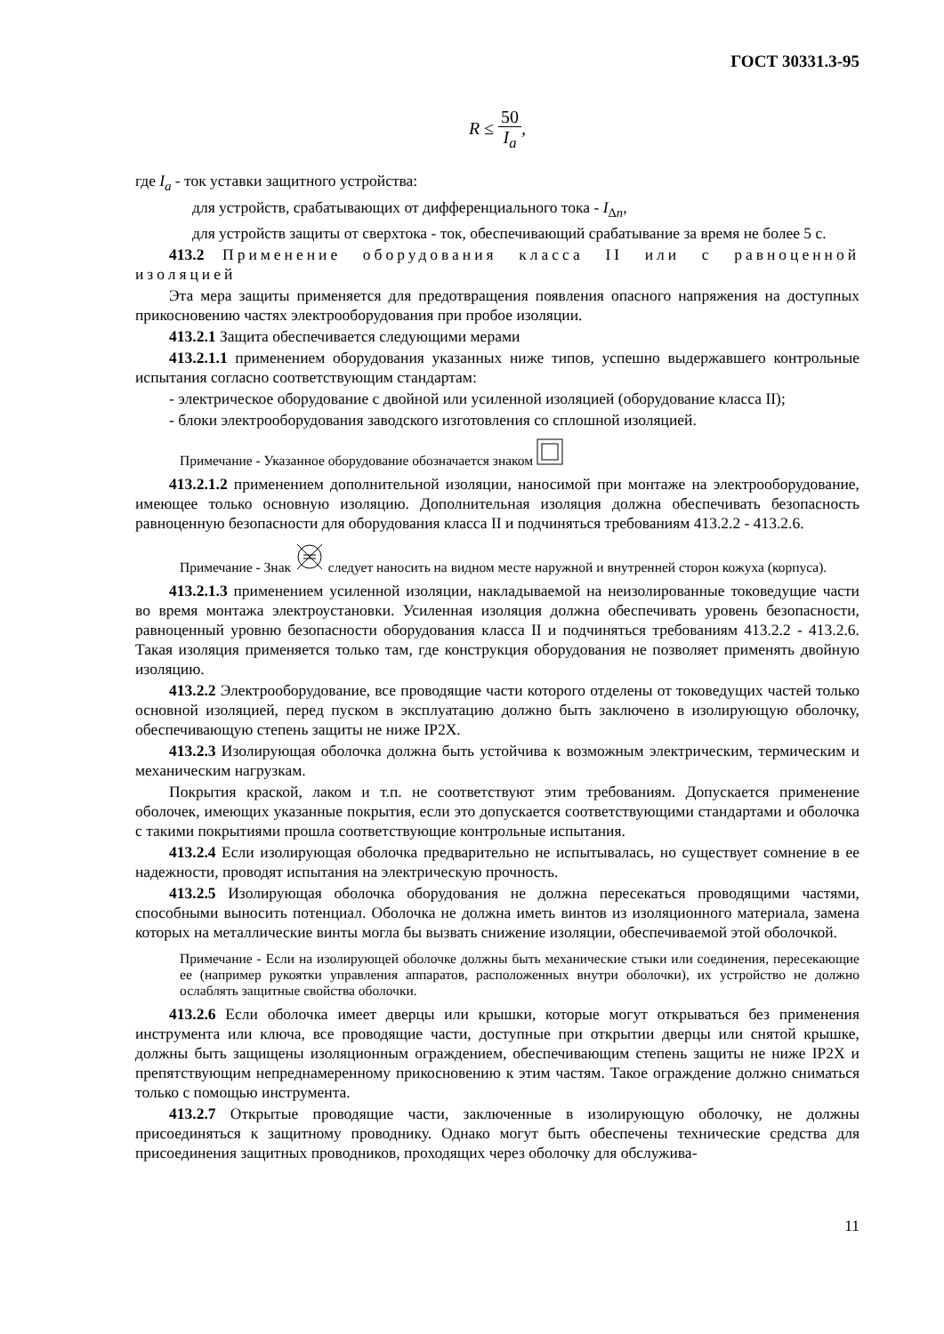ГОСТ 30331.3-95
R ≤ 50 I<sub>a</sub>,
где I<sub>a</sub> - ток уставки защитного устройства:
для устройств, срабатывающих от дифференциального тока - I<sub>Δn</sub>,
для устройств защиты от сверхтока - ток, обеспечивающий срабатывание за время не более 5 с.
413.2 Применение оборудования класса II или с равноценной изоляцией
Эта мера защиты применяется для предотвращения появления опасного напряжения на доступных прикосновению частях электрооборудования при пробое изоляции.
413.2.1 Защита обеспечивается следующими мерами
413.2.1.1 применением оборудования указанных ниже типов, успешно выдержавшего контрольные испытания согласно соответствующим стандартам:
- электрическое оборудование с двойной или усиленной изоляцией (оборудование класса II);
- блоки электрооборудования заводского изготовления со сплошной изоляцией.
Примечание - Указанное оборудование обозначается знаком
413.2.1.2 применением дополнительной изоляции, наносимой при монтаже на электрооборудование, имеющее только основную изоляцию. Дополнительная изоляция должна обеспечивать безопасность равноценную безопасности для оборудования класса II и подчиняться требованиям 413.2.2 - 413.2.6.
Примечание - Знак следует наносить на видном месте наружной и внутренней сторон кожуха (корпуса).
413.2.1.3 применением усиленной изоляции, накладываемой на неизолированные токоведущие части во время монтажа электроустановки. Усиленная изоляция должна обеспечивать уровень безопасности, равноценный уровню безопасности оборудования класса II и подчиняться требованиям 413.2.2 - 413.2.6. Такая изоляция применяется только там, где конструкция оборудования не позволяет применять двойную изоляцию.
413.2.2 Электрооборудование, все проводящие части которого отделены от токоведущих частей только основной изоляцией, перед пуском в эксплуатацию должно быть заключено в изолирующую оболочку, обеспечивающую степень защиты не ниже IP2X.
413.2.3 Изолирующая оболочка должна быть устойчива к возможным электрическим, термическим и механическим нагрузкам.
Покрытия краской, лаком и т.п. не соответствуют этим требованиям. Допускается применение оболочек, имеющих указанные покрытия, если это допускается соответствующими стандартами и оболочка с такими покрытиями прошла соответствующие контрольные испытания.
413.2.4 Если изолирующая оболочка предварительно не испытывалась, но существует сомнение в ее надежности, проводят испытания на электрическую прочность.
413.2.5 Изолирующая оболочка оборудования не должна пересекаться проводящими частями, способными выносить потенциал. Оболочка не должна иметь винтов из изоляционного материала, замена которых на металлические винты могла бы вызвать снижение изоляции, обеспечиваемой этой оболочкой.
Примечание - Если на изолирующей оболочке должны быть механические стыки или соединения, пересекающие ее (например рукоятки управления аппаратов, расположенных внутри оболочки), их устройство не должно ослаблять защитные свойства оболочки.
413.2.6 Если оболочка имеет дверцы или крышки, которые могут открываться без применения инструмента или ключа, все проводящие части, доступные при открытии дверцы или снятой крышке, должны быть защищены изоляционным ограждением, обеспечивающим степень защиты не ниже IP2X и препятствующим непреднамеренному прикосновению к этим частям. Такое ограждение должно сниматься только с помощью инструмента.
413.2.7 Открытые проводящие части, заключенные в изолирующую оболочку, не должны присоединяться к защитному проводнику. Однако могут быть обеспечены технические средства для присоединения защитных проводников, проходящих через оболочку для обслужива-
11